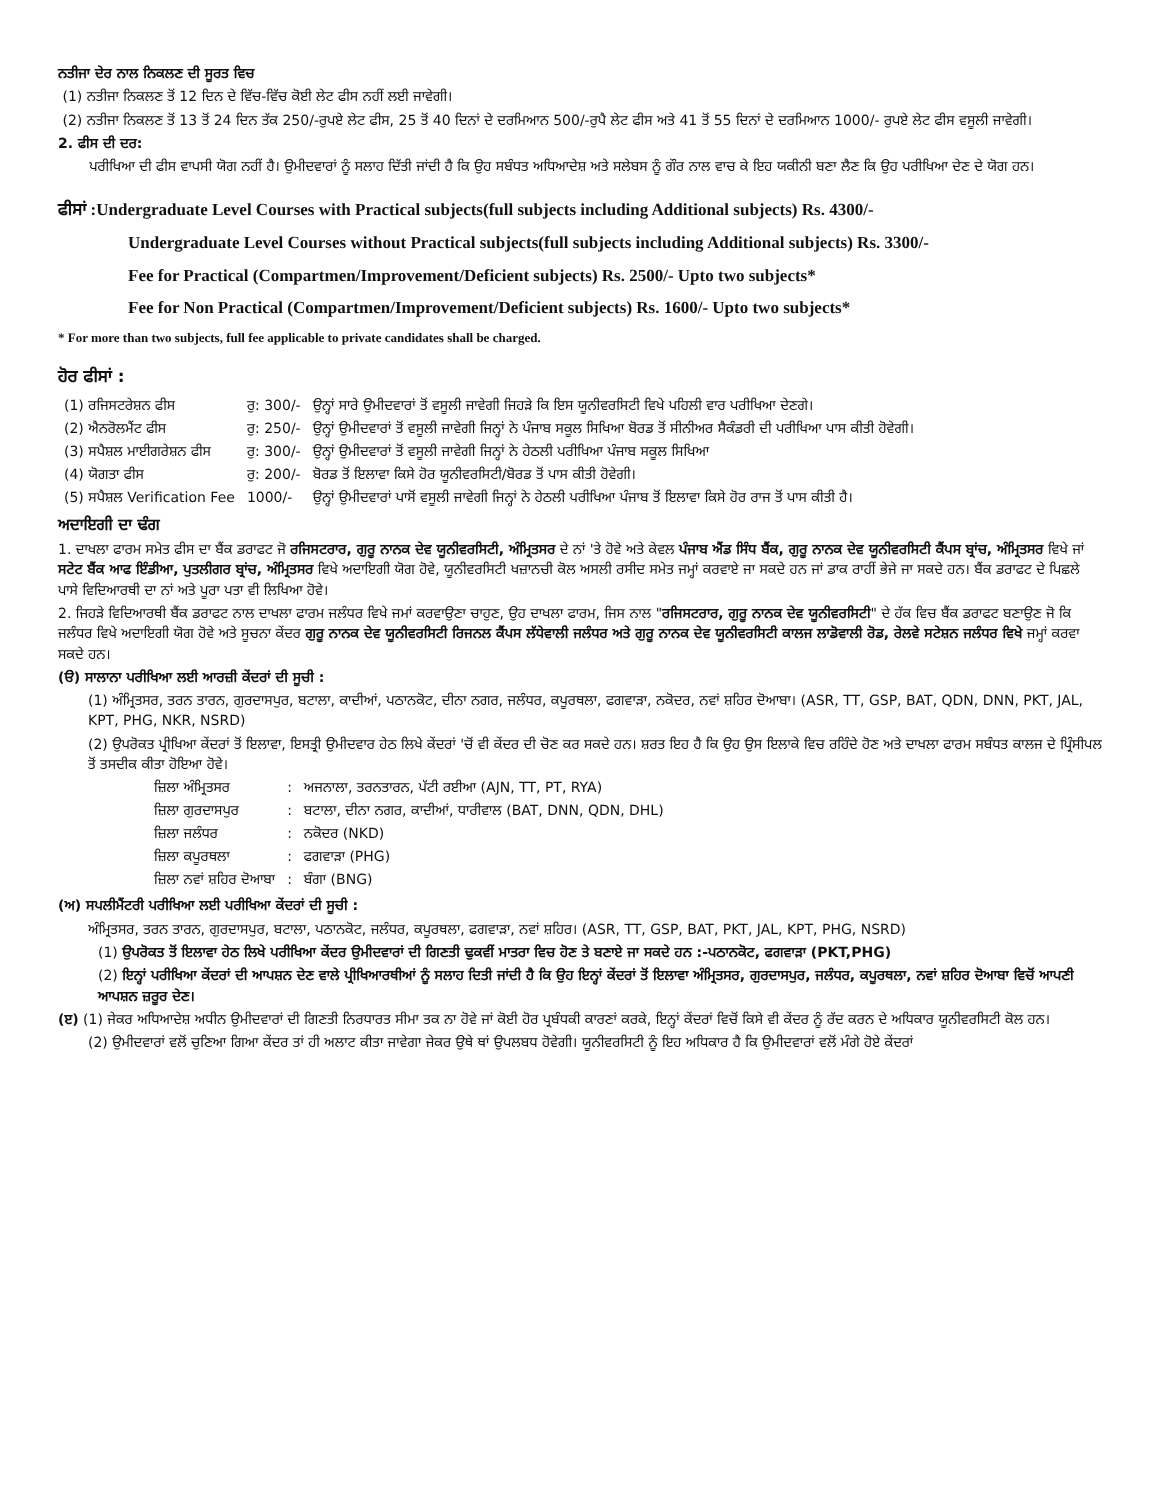ਨਤੀਜਾ ਦੇਰ ਨਾਲ ਨਿਕਲਣ ਦੀ ਸੂਰਤ ਵਿਚ
(1) ਨਤੀਜਾ ਨਿਕਲਣ ਤੋਂ 12 ਦਿਨ ਦੇ ਵਿੱਚ-ਵਿੱਚ ਕੋਈ ਲੇਟ ਫੀਸ ਨਹੀਂ ਲਈ ਜਾਵੇਗੀ।
(2) ਨਤੀਜਾ ਨਿਕਲਣ ਤੋਂ 13 ਤੋਂ 24 ਦਿਨ ਤੱਕ 250/-ਰੁਪਏ ਲੇਟ ਫੀਸ, 25 ਤੋਂ 40 ਦਿਨਾਂ ਦੇ ਦਰਮਿਆਨ 500/-ਰੁਪੈ ਲੇਟ ਫੀਸ ਅਤੇ 41 ਤੋਂ 55 ਦਿਨਾਂ ਦੇ ਦਰਮਿਆਨ 1000/- ਰੁਪਏ ਲੇਟ ਫੀਸ ਵਸੂਲੀ ਜਾਵੇਗੀ।
2. ਫੀਸ ਦੀ ਦਰ:
ਪਰੀਖਿਆ ਦੀ ਫੀਸ ਵਾਪਸੀ ਯੋਗ ਨਹੀਂ ਹੈ। ਉਮੀਦਵਾਰਾਂ ਨੂੰ ਸਲਾਹ ਦਿੱਤੀ ਜਾਂਦੀ ਹੈ ਕਿ ਉਹ ਸਬੰਧਤ ਅਧਿਆਦੇਸ਼ ਅਤੇ ਸਲੇਬਸ ਨੂੰ ਗੌਰ ਨਾਲ ਵਾਚ ਕੇ ਇਹ ਯਕੀਨੀ ਬਣਾ ਲੈਣ ਕਿ ਉਹ ਪਰੀਖਿਆ ਦੇਣ ਦੇ ਯੋਗ ਹਨ।
ਫੀਸਾਂ :Undergraduate Level Courses with Practical subjects(full subjects including Additional subjects) Rs. 4300/-
Undergraduate Level Courses without Practical subjects(full subjects including Additional subjects) Rs. 3300/-
Fee for Practical (Compartmen/Improvement/Deficient subjects) Rs. 2500/- Upto two subjects*
Fee for Non Practical (Compartmen/Improvement/Deficient subjects) Rs. 1600/- Upto two subjects*
* For more than two subjects, full fee applicable to private candidates shall be charged.
ਹੋਰ ਫੀਸਾਂ :
| (1) ਰਜਿਸਟਰੇਸ਼ਨ ਫੀਸ | ਰੁ: 300/- | ਉਨ੍ਹਾਂ ਸਾਰੇ ਉਮੀਦਵਾਰਾਂ ਤੋਂ ਵਸੂਲੀ ਜਾਵੇਗੀ ਜਿਹੜੇ ਕਿ ਇਸ ਯੂਨੀਵਰਸਿਟੀ ਵਿਖੇ ਪਹਿਲੀ ਵਾਰ ਪਰੀਖਿਆ ਦੇਣਗੇ। |
| (2) ਐਨਰੋਲਮੈਂਟ ਫੀਸ | ਰੁ: 250/- | ਉਨ੍ਹਾਂ ਉਮੀਦਵਾਰਾਂ ਤੋਂ ਵਸੂਲੀ ਜਾਵੇਗੀ ਜਿਨ੍ਹਾਂ ਨੇ ਪੰਜਾਬ ਸਕੂਲ ਸਿਖਿਆ ਬੋਰਡ ਤੋਂ ਸੀਨੀਅਰ ਸੈਕੰਡਰੀ ਦੀ ਪਰੀਖਿਆ ਪਾਸ ਕੀਤੀ ਹੋਵੇਗੀ। |
| (3) ਸਪੈਸ਼ਲ ਮਾਈਗਰੇਸ਼ਨ ਫੀਸ | ਰੁ: 300/- | ਉਨ੍ਹਾਂ ਉਮੀਦਵਾਰਾਂ ਤੋਂ ਵਸੂਲੀ ਜਾਵੇਗੀ ਜਿਨ੍ਹਾਂ ਨੇ ਹੇਠਲੀ ਪਰੀਖਿਆ ਪੰਜਾਬ ਸਕੂਲ ਸਿਖਿਆ |
| (4) ਯੋਗਤਾ ਫੀਸ | ਰੁ: 200/- | ਬੋਰਡ ਤੋਂ ਇਲਾਵਾ ਕਿਸੇ ਹੋਰ ਯੂਨੀਵਰਸਿਟੀ/ਬੋਰਡ ਤੋਂ ਪਾਸ ਕੀਤੀ ਹੋਵੇਗੀ। |
| (5) ਸਪੈਸ਼ਲ Verification Fee | 1000/- | ਉਨ੍ਹਾਂ ਉਮੀਦਵਾਰਾਂ ਪਾਸੋਂ ਵਸੂਲੀ ਜਾਵੇਗੀ ਜਿਨ੍ਹਾਂ ਨੇ ਹੇਠਲੀ ਪਰੀਖਿਆ ਪੰਜਾਬ ਤੋਂ ਇਲਾਵਾ ਕਿਸੇ ਹੋਰ ਰਾਜ ਤੋਂ ਪਾਸ ਕੀਤੀ ਹੈ। |
ਅਦਾਇਗੀ ਦਾ ਢੰਗ
1. ਦਾਖਲਾ ਫਾਰਮ ਸਮੇਤ ਫੀਸ ਦਾ ਬੈਂਕ ਡਰਾਫਟ ਜੋ ਰਜਿਸਟਰਾਰ, ਗੁਰੂ ਨਾਨਕ ਦੇਵ ਯੂਨੀਵਰਸਿਟੀ, ਅੰਮ੍ਰਿਤਸਰ ਦੇ ਨਾਂ 'ਤੇ ਹੋਵੇ ਅਤੇ ਕੇਵਲ ਪੰਜਾਬ ਐਂਡ ਸਿੰਧ ਬੈਂਕ, ਗੁਰੂ ਨਾਨਕ ਦੇਵ ਯੂਨੀਵਰਸਿਟੀ ਕੈਂਪਸ ਬ੍ਰਾਂਚ, ਅੰਮ੍ਰਿਤਸਰ ਵਿਖੇ ਜਾਂ ਸਟੇਟ ਬੈਂਕ ਆਫ ਇੰਡੀਆ, ਪੁਤਲੀਗਰ ਬ੍ਰਾਂਚ, ਅੰਮ੍ਰਿਤਸਰ ਵਿਖੇ ਅਦਾਇਗੀ ਯੋਗ ਹੋਵੇ, ਯੂਨੀਵਰਸਿਟੀ ਖਜ਼ਾਨਚੀ ਕੋਲ ਅਸਲੀ ਰਸੀਦ ਸਮੇਤ ਜਮ੍ਹਾਂ ਕਰਵਾਏ ਜਾ ਸਕਦੇ ਹਨ ਜਾਂ ਡਾਕ ਰਾਹੀਂ ਭੇਜੇ ਜਾ ਸਕਦੇ ਹਨ। ਬੈਂਕ ਡਰਾਫਟ ਦੇ ਪਿਛਲੇ ਪਾਸੇ ਵਿਦਿਆਰਥੀ ਦਾ ਨਾਂ ਅਤੇ ਪੂਰਾ ਪਤਾ ਵੀ ਲਿਖਿਆ ਹੋਵੇ।
2. ਜਿਹੜੇ ਵਿਦਿਆਰਥੀ ਬੈਂਕ ਡਰਾਫਟ ਨਾਲ ਦਾਖਲਾ ਫਾਰਮ ਜਲੰਧਰ ਵਿਖੇ ਜਮਾਂ ਕਰਵਾਉਣਾ ਚਾਹੁਣ, ਉਹ ਦਾਖਲਾ ਫਾਰਮ, ਜਿਸ ਨਾਲ "ਰਜਿਸਟਰਾਰ, ਗੁਰੂ ਨਾਨਕ ਦੇਵ ਯੂਨੀਵਰਸਿਟੀ" ਦੇ ਹੱਕ ਵਿਚ ਬੈਂਕ ਡਰਾਫਟ ਬਣਾਉਣ ਜੋ ਕਿ ਜਲੰਧਰ ਵਿਖੇ ਅਦਾਇਗੀ ਯੋਗ ਹੋਵੇ ਅਤੇ ਸੂਚਨਾ ਕੇਂਦਰ ਗੁਰੂ ਨਾਨਕ ਦੇਵ ਯੂਨੀਵਰਸਿਟੀ ਰਿਜਨਲ ਕੈਂਪਸ ਲੱਧੇਵਾਲੀ ਜਲੰਧਰ ਅਤੇ ਗੁਰੂ ਨਾਨਕ ਦੇਵ ਯੂਨੀਵਰਸਿਟੀ ਕਾਲਜ ਲਾਡੋਵਾਲੀ ਰੋਡ, ਰੇਲਵੇ ਸਟੇਸ਼ਨ ਜਲੰਧਰ ਵਿਖੇ ਜਮ੍ਹਾਂ ਕਰਵਾ ਸਕਦੇ ਹਨ।
(ੳ) ਸਾਲਾਨਾ ਪਰੀਖਿਆ ਲਈ ਆਰਜ਼ੀ ਕੇਂਦਰਾਂ ਦੀ ਸੂਚੀ :
(1) ਅੰਮ੍ਰਿਤਸਰ, ਤਰਨ ਤਾਰਨ, ਗੁਰਦਾਸਪੁਰ, ਬਟਾਲਾ, ਕਾਦੀਆਂ, ਪਠਾਨਕੋਟ, ਦੀਨਾ ਨਗਰ, ਜਲੰਧਰ, ਕਪੂਰਥਲਾ, ਫਗਵਾੜਾ, ਨਕੋਦਰ, ਨਵਾਂ ਸ਼ਹਿਰ ਦੋਆਬਾ। (ASR, TT, GSP, BAT, QDN, DNN, PKT, JAL, KPT, PHG, NKR, NSRD)
(2) ਉਪਰੋਕਤ ਪ੍ਰੀਖਿਆ ਕੇਂਦਰਾਂ ਤੋਂ ਇਲਾਵਾ, ਇਸਤ੍ਰੀ ਉਮੀਦਵਾਰ ਹੇਠ ਲਿਖੇ ਕੇਂਦਰਾਂ 'ਚੋਂ ਵੀ ਕੇਂਦਰ ਦੀ ਚੋਣ ਕਰ ਸਕਦੇ ਹਨ। ਸ਼ਰਤ ਇਹ ਹੈ ਕਿ ਉਹ ਉਸ ਇਲਾਕੇ ਵਿਚ ਰਹਿੰਦੇ ਹੋਣ ਅਤੇ ਦਾਖਲਾ ਫਾਰਮ ਸਬੰਧਤ ਕਾਲਜ ਦੇ ਪ੍ਰਿੰਸੀਪਲ ਤੋਂ ਤਸਦੀਕ ਕੀਤਾ ਹੋਇਆ ਹੋਵੇ।
| ਜ਼ਿਲਾ ਅੰਮ੍ਰਿਤਸਰ | : | ਅਜਨਾਲਾ, ਤਰਨਤਾਰਨ, ਪੱਟੀ ਰਈਆ (AJN, TT, PT, RYA) |
| ਜ਼ਿਲਾ ਗੁਰਦਾਸਪੁਰ | : | ਬਟਾਲਾ, ਦੀਨਾ ਨਗਰ, ਕਾਦੀਆਂ, ਧਾਰੀਵਾਲ (BAT, DNN, QDN, DHL) |
| ਜ਼ਿਲਾ ਜਲੰਧਰ | : | ਨਕੋਦਰ (NKD) |
| ਜ਼ਿਲਾ ਕਪੂਰਥਲਾ | : | ਫਗਵਾੜਾ (PHG) |
| ਜ਼ਿਲਾ ਨਵਾਂ ਸ਼ਹਿਰ ਦੋਆਬਾ | : | ਬੰਗਾ (BNG) |
(ਅ) ਸਪਲੀਮੈਂਟਰੀ ਪਰੀਖਿਆ ਲਈ ਪਰੀਖਿਆ ਕੇਂਦਰਾਂ ਦੀ ਸੂਚੀ :
ਅੰਮ੍ਰਿਤਸਰ, ਤਰਨ ਤਾਰਨ, ਗੁਰਦਾਸਪੁਰ, ਬਟਾਲਾ, ਪਠਾਨਕੋਟ, ਜਲੰਧਰ, ਕਪੂਰਥਲਾ, ਫਗਵਾੜਾ, ਨਵਾਂ ਸ਼ਹਿਰ। (ASR, TT, GSP, BAT, PKT, JAL, KPT, PHG, NSRD)
(1) ਉਪਰੋਕਤ ਤੋਂ ਇਲਾਵਾ ਹੇਠ ਲਿਖੇ ਪਰੀਖਿਆ ਕੇਂਦਰ ਉਮੀਦਵਾਰਾਂ ਦੀ ਗਿਣਤੀ ਢੁਕਵੀਂ ਮਾਤਰਾ ਵਿਚ ਹੋਣ ਤੇ ਬਣਾਏ ਜਾ ਸਕਦੇ ਹਨ :-ਪਠਾਨਕੋਟ, ਫਗਵਾੜਾ (PKT,PHG)
(2) ਇਨ੍ਹਾਂ ਪਰੀਖਿਆ ਕੇਂਦਰਾਂ ਦੀ ਆਪਸ਼ਨ ਦੇਣ ਵਾਲੇ ਪ੍ਰੀਖਿਆਰਥੀਆਂ ਨੂੰ ਸਲਾਹ ਦਿਤੀ ਜਾਂਦੀ ਹੈ ਕਿ ਉਹ ਇਨ੍ਹਾਂ ਕੇਂਦਰਾਂ ਤੋਂ ਇਲਾਵਾ ਅੰਮ੍ਰਿਤਸਰ, ਗੁਰਦਾਸਪੁਰ, ਜਲੰਧਰ, ਕਪੂਰਥਲਾ, ਨਵਾਂ ਸ਼ਹਿਰ ਦੋਆਬਾ ਵਿਚੋਂ ਆਪਣੀ ਆਪਸ਼ਨ ਜ਼ਰੂਰ ਦੇਣ।
(ੲ) (1) ਜੇਕਰ ਅਧਿਆਦੇਸ਼ ਅਧੀਨ ਉਮੀਦਵਾਰਾਂ ਦੀ ਗਿਣਤੀ ਨਿਰਧਾਰਤ ਸੀਮਾ ਤਕ ਨਾ ਹੋਵੇ ਜਾਂ ਕੋਈ ਹੋਰ ਪ੍ਰਬੰਧਕੀ ਕਾਰਣਾਂ ਕਰਕੇ, ਇਨ੍ਹਾਂ ਕੇਂਦਰਾਂ ਵਿਚੋਂ ਕਿਸੇ ਵੀ ਕੇਂਦਰ ਨੂੰ ਰੱਦ ਕਰਨ ਦੇ ਅਧਿਕਾਰ ਯੂਨੀਵਰਸਿਟੀ ਕੋਲ ਹਨ।
(2) ਉਮੀਦਵਾਰਾਂ ਵਲੋਂ ਚੁਣਿਆ ਗਿਆ ਕੇਂਦਰ ਤਾਂ ਹੀ ਅਲਾਟ ਕੀਤਾ ਜਾਵੇਗਾ ਜੇਕਰ ਉਥੇ ਥਾਂ ਉਪਲਬਧ ਹੋਵੇਗੀ। ਯੂਨੀਵਰਸਿਟੀ ਨੂੰ ਇਹ ਅਧਿਕਾਰ ਹੈ ਕਿ ਉਮੀਦਵਾਰਾਂ ਵਲੋਂ ਮੰਗੇ ਹੋਏ ਕੇਂਦਰਾਂ